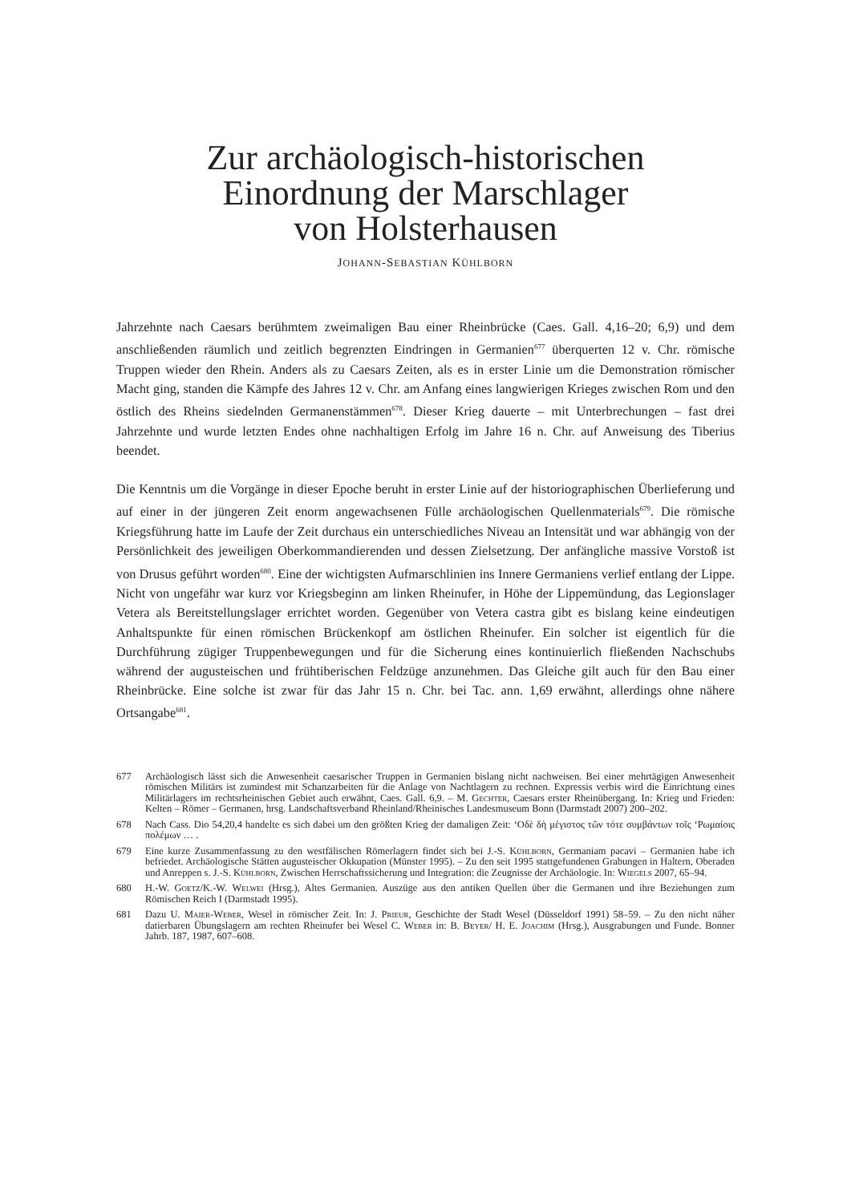Zur archäologisch-historischen
Einordnung der Marschlager
von Holsterhausen
JOHANN-SEBASTIAN KÜHLBORN
Jahrzehnte nach Caesars berühmtem zweimaligen Bau einer Rheinbrücke (Caes. Gall. 4,16–20; 6,9) und dem anschließenden räumlich und zeitlich begrenzten Eindringen in Germanien<sup>677</sup> überquerten 12 v. Chr. römische Truppen wieder den Rhein. Anders als zu Caesars Zeiten, als es in erster Linie um die Demonstration römischer Macht ging, standen die Kämpfe des Jahres 12 v. Chr. am Anfang eines langwierigen Krieges zwischen Rom und den östlich des Rheins siedelnden Germanenstämmen<sup>678</sup>. Dieser Krieg dauerte – mit Unterbrechungen – fast drei Jahrzehnte und wurde letzten Endes ohne nachhaltigen Erfolg im Jahre 16 n. Chr. auf Anweisung des Tiberius beendet.
Die Kenntnis um die Vorgänge in dieser Epoche beruht in erster Linie auf der historiographischen Überlieferung und auf einer in der jüngeren Zeit enorm angewachsenen Fülle archäologischen Quellenmaterials<sup>679</sup>. Die römische Kriegsführung hatte im Laufe der Zeit durchaus ein unterschiedliches Niveau an Intensität und war abhängig von der Persönlichkeit des jeweiligen Oberkommandierenden und dessen Zielsetzung. Der anfängliche massive Vorstoß ist von Drusus geführt worden<sup>680</sup>. Eine der wichtigsten Aufmarschlinien ins Innere Germaniens verlief entlang der Lippe. Nicht von ungefähr war kurz vor Kriegsbeginn am linken Rheinufer, in Höhe der Lippemündung, das Legionslager Vetera als Bereitstellungslager errichtet worden. Gegenüber von Vetera castra gibt es bislang keine eindeutigen Anhaltspunkte für einen römischen Brückenkopf am östlichen Rheinufer. Ein solcher ist eigentlich für die Durchführung zügiger Truppenbewegungen und für die Sicherung eines kontinuierlich fließenden Nachschubs während der augusteischen und frühtiberischen Feldzüge anzunehmen. Das Gleiche gilt auch für den Bau einer Rheinbrücke. Eine solche ist zwar für das Jahr 15 n. Chr. bei Tac. ann. 1,69 erwähnt, allerdings ohne nähere Ortsangabe<sup>681</sup>.
677 Archäologisch lässt sich die Anwesenheit caesarischer Truppen in Germanien bislang nicht nachweisen. Bei einer mehrtägigen Anwesenheit römischen Militärs ist zumindest mit Schanzarbeiten für die Anlage von Nachtlagern zu rechnen. Expressis verbis wird die Einrichtung eines Militärlagers im rechtsrheinischen Gebiet auch erwähnt, Caes. Gall. 6,9. – M. Gechter, Caesars erster Rheinübergang. In: Krieg und Frieden: Kelten – Römer – Germanen, hrsg. Landschaftsverband Rheinland/Rheinisches Landesmuseum Bonn (Darmstadt 2007) 200–202.
678 Nach Cass. Dio 54,20,4 handelte es sich dabei um den größten Krieg der damaligen Zeit: ‘Οδὲ δὴ μέγιστος τῶν τότε συμβάντων τοῖς ‘Ρωμαίοις πολέμων … .
679 Eine kurze Zusammenfassung zu den westfälischen Römerlagern findet sich bei J.-S. Kühlborn, Germaniam pacavi – Germanien habe ich befriedet. Archäologische Stätten augusteischer Okkupation (Münster 1995). – Zu den seit 1995 stattgefundenen Grabungen in Haltern, Oberaden und Anreppen s. J.-S. Kühlborn, Zwischen Herrschaftssicherung und Integration: die Zeugnisse der Archäologie. In: Wiegels 2007, 65–94.
680 H.-W. Goetz/K.-W. Welwei (Hrsg.), Altes Germanien. Auszüge aus den antiken Quellen über die Germanen und ihre Beziehungen zum Römischen Reich I (Darmstadt 1995).
681 Dazu U. Maier-Weber, Wesel in römischer Zeit. In: J. Prieur, Geschichte der Stadt Wesel (Düsseldorf 1991) 58–59. – Zu den nicht näher datierbaren Übungslagern am rechten Rheinufer bei Wesel C. Weber in: B. Beyer/ H. E. Joachim (Hrsg.), Ausgrabungen und Funde. Bonner Jahrb. 187, 1987, 607–608.